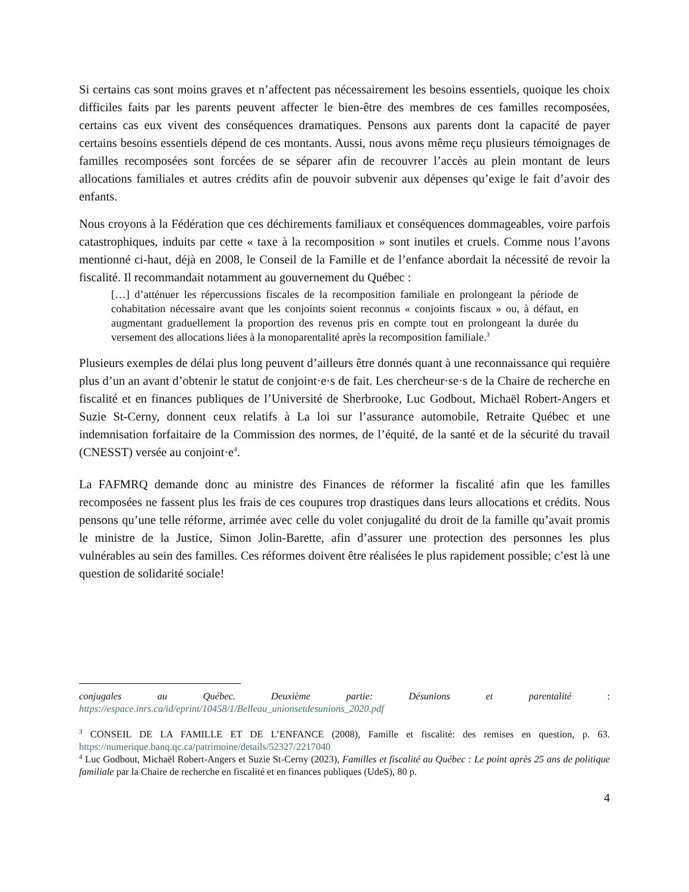Si certains cas sont moins graves et n’affectent pas nécessairement les besoins essentiels, quoique les choix difficiles faits par les parents peuvent affecter le bien-être des membres de ces familles recomposées, certains cas eux vivent des conséquences dramatiques. Pensons aux parents dont la capacité de payer certains besoins essentiels dépend de ces montants. Aussi, nous avons même reçu plusieurs témoignages de familles recomposées sont forcées de se séparer afin de recouvrer l’accès au plein montant de leurs allocations familiales et autres crédits afin de pouvoir subvenir aux dépenses qu’exige le fait d’avoir des enfants.
Nous croyons à la Fédération que ces déchirements familiaux et conséquences dommageables, voire parfois catastrophiques, induits par cette « taxe à la recomposition » sont inutiles et cruels. Comme nous l’avons mentionné ci-haut, déjà en 2008, le Conseil de la Famille et de l’enfance abordait la nécessité de revoir la fiscalité. Il recommandait notamment au gouvernement du Québec :
[…] d’atténuer les répercussions fiscales de la recomposition familiale en prolongeant la période de cohabitation nécessaire avant que les conjoints soient reconnus « conjoints fiscaux » ou, à défaut, en augmentant graduellement la proportion des revenus pris en compte tout en prolongeant la durée du versement des allocations liées à la monoparentalité après la recomposition familiale.<sup>3</sup>
Plusieurs exemples de délai plus long peuvent d’ailleurs être donnés quant à une reconnaissance qui requière plus d’un an avant d’obtenir le statut de conjoint·e·s de fait. Les chercheur·se·s de la Chaire de recherche en fiscalité et en finances publiques de l’Université de Sherbrooke, Luc Godbout, Michaël Robert-Angers et Suzie St-Cerny, donnent ceux relatifs à La loi sur l’assurance automobile, Retraite Québec et une indemnisation forfaitaire de la Commission des normes, de l’équité, de la santé et de la sécurité du travail (CNESST) versée au conjoint·e<sup>4</sup>.
La FAFMRQ demande donc au ministre des Finances de réformer la fiscalité afin que les familles recomposées ne fassent plus les frais de ces coupures trop drastiques dans leurs allocations et crédits. Nous pensons qu’une telle réforme, arrimée avec celle du volet conjugalité du droit de la famille qu’avait promis le ministre de la Justice, Simon Jolin-Barette, afin d’assurer une protection des personnes les plus vulnérables au sein des familles. Ces réformes doivent être réalisées le plus rapidement possible; c’est là une question de solidarité sociale!
conjugales au Québec. Deuxième partie: Désunions et parentalité :
https://espace.inrs.ca/id/eprint/10458/1/Belleau_unionsetdesunions_2020.pdf
<sup>3</sup> CONSEIL DE LA FAMILLE ET DE L’ENFANCE (2008), Famille et fiscalité: des remises en question, p. 63. https://numerique.banq.qc.ca/patrimoine/details/52327/2217040
<sup>4</sup> Luc Godbout, Michaël Robert-Angers et Suzie St-Cerny (2023), Familles et fiscalité au Québec : Le point après 25 ans de politique familiale par la Chaire de recherche en fiscalité et en finances publiques (UdeS), 80 p.
4